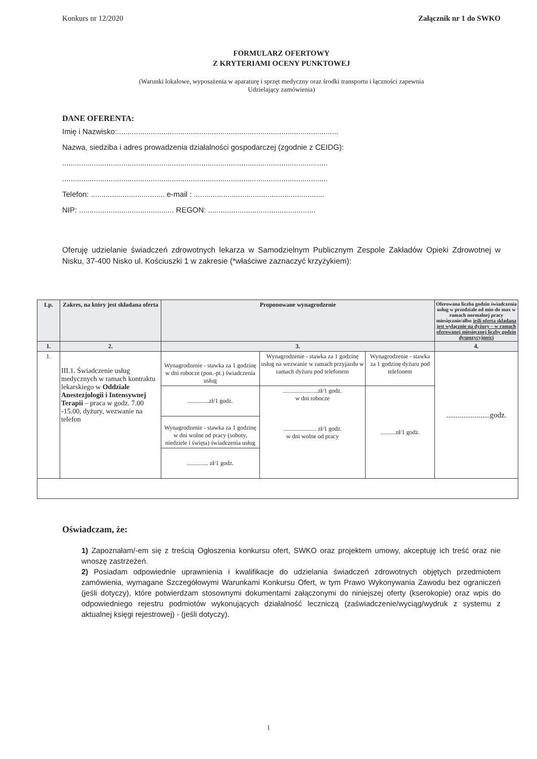Konkurs nr 12/2020 Załącznik nr 1 do SWKO
FORMULARZ OFERTOWY
Z KRYTERIAMI OCENY PUNKTOWEJ
(Warunki lokalowe, wyposażenia w aparaturę i sprzęt medyczny oraz środki transportu i łączności zapewnia
Udzielający zamówienia)
DANE OFERENTA:
Imię i Nazwisko:.........................................................................................................
Nazwa, siedziba i adres prowadzenia działalności gospodarczej (zgodnie z CEIDG):
..............................................................................................................................
..............................................................................................................................
Telefon: ................................... e-mail : ..............................................................
NIP: ............................................. REGON: ...................................................
Oferuję udzielanie świadczeń zdrowotnych lekarza w Samodzielnym Publicznym Zespole Zakładów Opieki Zdrowotnej w Nisku, 37-400 Nisko ul. Kościuszki 1 w zakresie (*właściwe zaznaczyć krzyżykiem):
| Lp. | Zakres, na który jest składana oferta | Proponowane wynagrodzenie | | | Oferowana liczba godzin świadczenia usług w przedziale od min-do max w ramach normalnej pracy miesięcznie/albo jeśli oferta składana jest wyłącznie na dyżury – w ramach oferowanej miesięcznej liczby godzin dyspozycyjności |
| --- | --- | --- | --- | --- | --- |
| 1. | 2. | 3. | | | 4. |
| 1. | III.1. Świadczenie usług medycznych w ramach kontraktu lekarskiego w Oddziale Anestezjologii i Intensywnej Terapii – praca w godz. 7.00 -15.00, dyżury, wezwanie na telefon | Wynagrodzenie - stawka za 1 godzinę w dni robocze (pon.-pt.) świadczenia usług | Wynagrodzenie - stawka za 1 godzinę usług na wezwanie w ramach przyjazdu w ramach dyżuru pod telefonem | Wynagrodzenie - stawka za 1 godzinę dyżuru pod telefonem | .......................godz. |
| | | ..............zł/1 godz. | .......................zł/1 godz. w dni robocze ...................... zł/1 godz. w dni wolne od pracy | ..........zł/1 godz. | |
| | | Wynagrodzenie - stawka za 1 godzinę w dni wolne od pracy (soboty, niedziele i święta) świadczenia usług | | | |
| | | .............. zł/1 godz. | | | |
Oświadczam, że:
1) Zapoznałam/-em się z treścią Ogłoszenia konkursu ofert, SWKO oraz projektem umowy, akceptuję ich treść oraz nie wnoszę zastrzeżeń.
2) Posiadam odpowiednie uprawnienia i kwalifikacje do udzielania świadczeń zdrowotnych objętych przedmiotem zamówienia, wymagane Szczegółowymi Warunkami Konkursu Ofert, w tym Prawo Wykonywania Zawodu bez ograniczeń (jeśli dotyczy), które potwierdzam stosownymi dokumentami załączonymi do niniejszej oferty (kserokopie) oraz wpis do odpowiedniego rejestru podmiotów wykonujących działalność leczniczą (zaświadczenie/wyciąg/wydruk z systemu z aktualnej księgi rejestrowej) - (jeśli dotyczy).
1